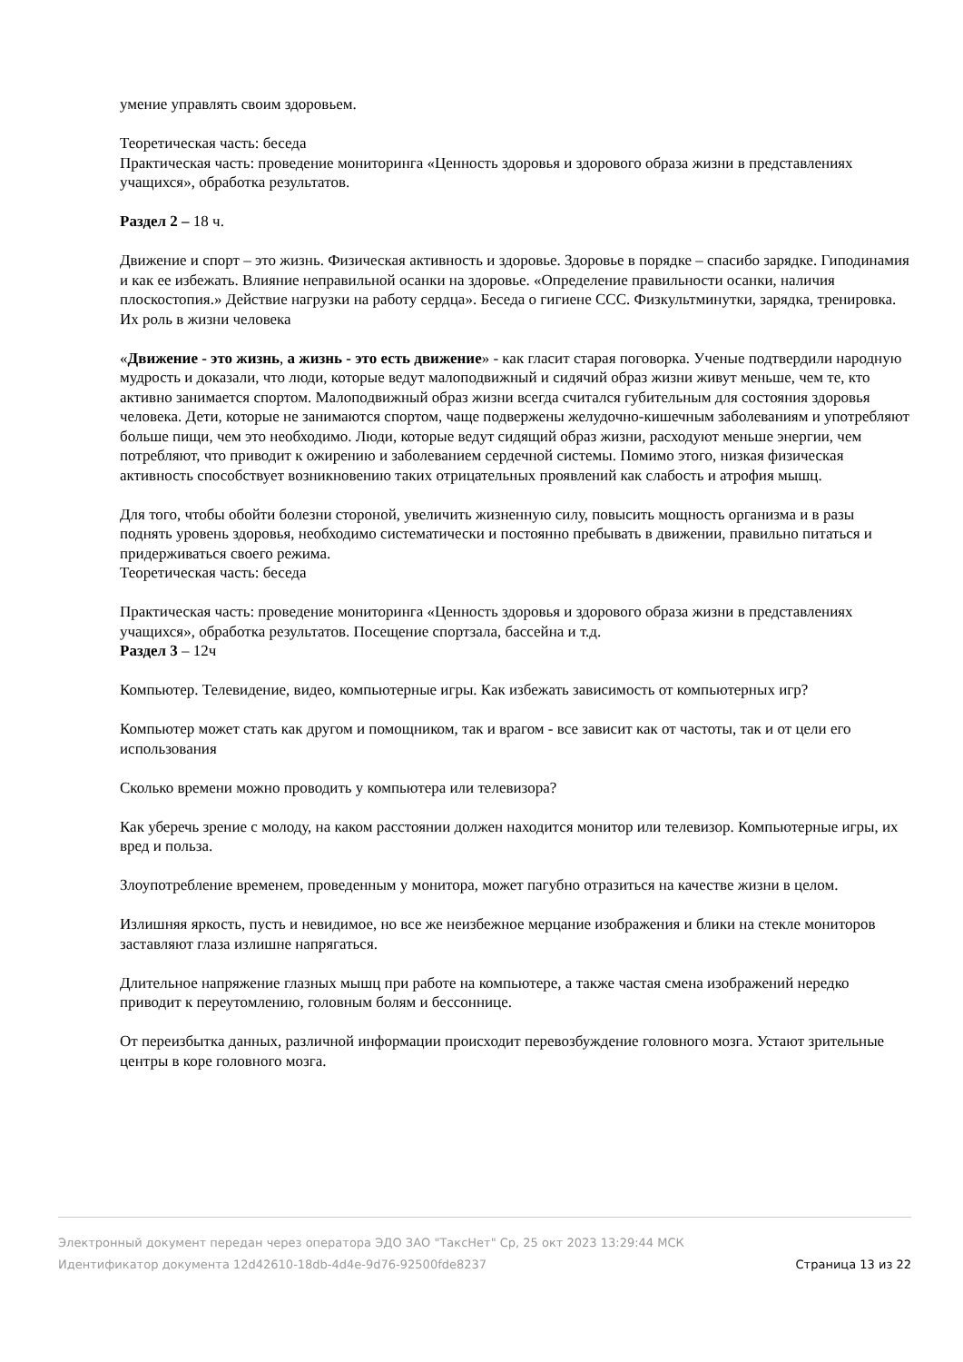умение управлять своим здоровьем.
Теоретическая часть: беседа
Практическая часть: проведение мониторинга «Ценность здоровья и здорового образа жизни в представлениях учащихся», обработка результатов.
Раздел 2 – 18 ч.
Движение и спорт – это жизнь. Физическая активность и здоровье. Здоровье в порядке – спасибо зарядке. Гиподинамия и как ее избежать. Влияние неправильной осанки на здоровье. «Определение правильности осанки, наличия плоскостопия.» Действие нагрузки на работу сердца». Беседа о гигиене ССС. Физкультминутки, зарядка, тренировка. Их роль в жизни человека
«Движение - это жизнь, а жизнь - это есть движение» - как гласит старая поговорка. Ученые подтвердили народную мудрость и доказали, что люди, которые ведут малоподвижный и сидячий образ жизни живут меньше, чем те, кто активно занимается спортом. Малоподвижный образ жизни всегда считался губительным для состояния здоровья человека. Дети, которые не занимаются спортом, чаще подвержены желудочно-кишечным заболеваниям и употребляют больше пищи, чем это необходимо. Люди, которые ведут сидящий образ жизни, расходуют меньше энергии, чем потребляют, что приводит к ожирению и заболеванием сердечной системы. Помимо этого, низкая физическая активность способствует возникновению таких отрицательных проявлений как слабость и атрофия мышц.
Для того, чтобы обойти болезни стороной, увеличить жизненную силу, повысить мощность организма и в разы поднять уровень здоровья, необходимо систематически и постоянно пребывать в движении, правильно питаться и придерживаться своего режима.
Теоретическая часть: беседа
Практическая часть: проведение мониторинга «Ценность здоровья и здорового образа жизни в представлениях учащихся», обработка результатов. Посещение спортзала, бассейна и т.д.
Раздел 3 – 12ч
Компьютер. Телевидение, видео, компьютерные игры. Как избежать зависимость от компьютерных игр?
Компьютер может стать как другом и помощником, так и врагом - все зависит как от частоты, так и от цели его использования
Сколько времени можно проводить у компьютера или телевизора?
Как уберечь зрение с молоду, на каком расстоянии должен находится монитор или телевизор. Компьютерные игры, их вред и польза.
Злоупотребление временем, проведенным у монитора, может пагубно отразиться на качестве жизни в целом.
Излишняя яркость, пусть и невидимое, но все же неизбежное мерцание изображения и блики на стекле мониторов заставляют глаза излишне напрягаться.
Длительное напряжение глазных мышц при работе на компьютере, а также частая смена изображений нередко приводит к переутомлению, головным болям и бессоннице.
От переизбытка данных, различной информации происходит перевозбуждение головного мозга. Устают зрительные центры в коре головного мозга.
Электронный документ передан через оператора ЭДО ЗАО "ТаксНет" Ср, 25 окт 2023 13:29:44 МСК
Идентификатор документа 12d42610-18db-4d4e-9d76-92500fde8237 Страница 13 из 22